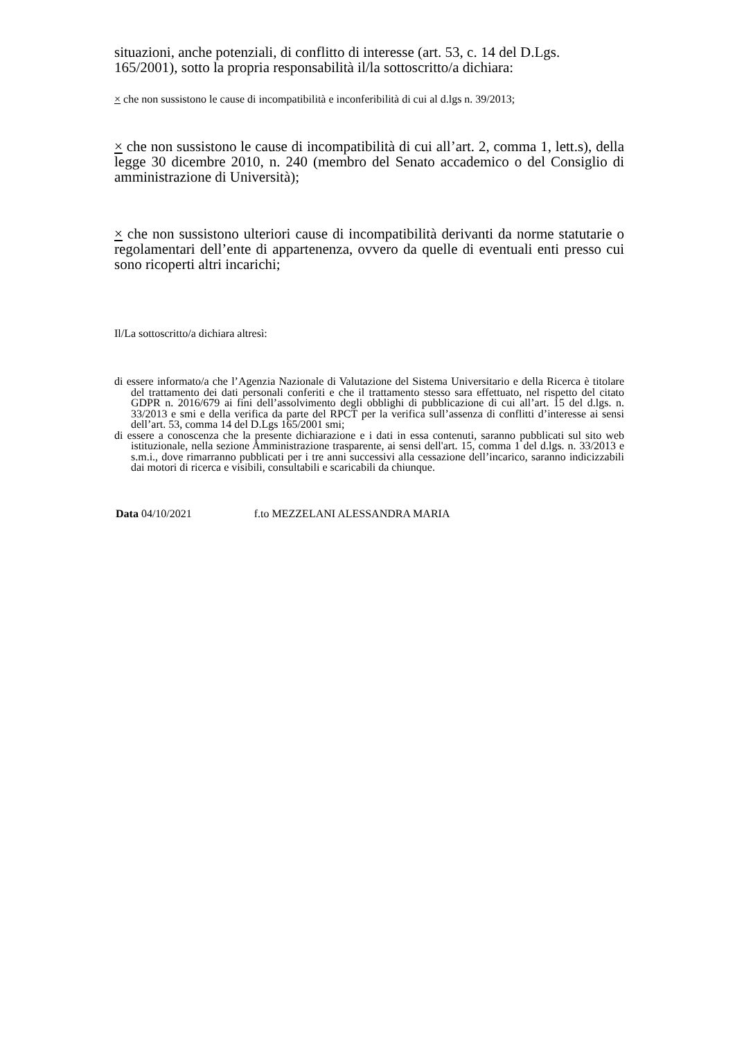situazioni, anche potenziali, di conflitto di interesse (art. 53, c. 14 del D.Lgs. 165/2001), sotto la propria responsabilità il/la sottoscritto/a dichiara:
× che non sussistono le cause di incompatibilità e inconferibilità di cui al d.lgs n. 39/2013;
× che non sussistono le cause di incompatibilità di cui all’art. 2, comma 1, lett.s), della legge 30 dicembre 2010, n. 240 (membro del Senato accademico o del Consiglio di amministrazione di Università);
× che non sussistono ulteriori cause di incompatibilità derivanti da norme statutarie o regolamentari dell’ente di appartenenza, ovvero da quelle di eventuali enti presso cui sono ricoperti altri incarichi;
Il/La sottoscritto/a dichiara altresì:
di essere informato/a che l’Agenzia Nazionale di Valutazione del Sistema Universitario e della Ricerca è titolare del trattamento dei dati personali conferiti e che il trattamento stesso sara effettuato, nel rispetto del citato GDPR n. 2016/679 ai fini dell’assolvimento degli obblighi di pubblicazione di cui all’art. 15 del d.lgs. n. 33/2013 e smi e della verifica da parte del RPCT per la verifica sull’assenza di conflitti d’interesse ai sensi dell’art. 53, comma 14 del D.Lgs 165/2001 smi;
di essere a conoscenza che la presente dichiarazione e i dati in essa contenuti, saranno pubblicati sul sito web istituzionale, nella sezione Amministrazione trasparente, ai sensi dell'art. 15, comma 1 del d.lgs. n. 33/2013 e s.m.i., dove rimarranno pubblicati per i tre anni successivi alla cessazione dell’incarico, saranno indicizzabili dai motori di ricerca e visibili, consultabili e scaricabili da chiunque.
Data 04/10/2021 f.to MEZZELANI ALESSANDRA MARIA